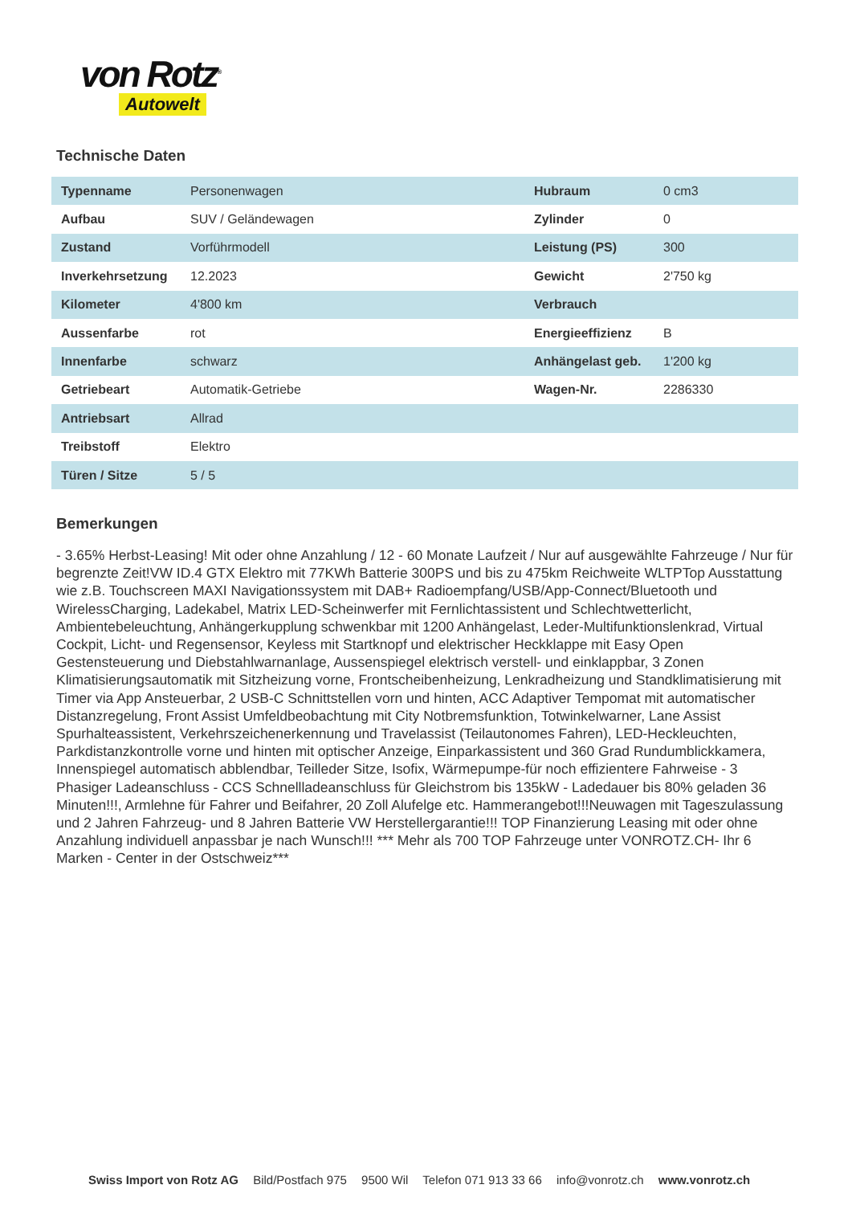von Rotz<sup>®</sup>
Autowelt
Technische Daten
| Typenname | Personenwagen | Hubraum | 0 cm3 |
| Aufbau | SUV / Geländewagen | Zylinder | 0 |
| Zustand | Vorführmodell | Leistung (PS) | 300 |
| Inverkehrsetzung | 12.2023 | Gewicht | 2'750 kg |
| Kilometer | 4'800 km | Verbrauch | |
| Aussenfarbe | rot | Energieeffizienz | B |
| Innenfarbe | schwarz | Anhängelast geb. | 1'200 kg |
| Getriebeart | Automatik-Getriebe | Wagen-Nr. | 2286330 |
| Antriebsart | Allrad | | |
| Treibstoff | Elektro | | |
| Türen / Sitze | 5 / 5 | | |
Bemerkungen
- 3.65% Herbst-Leasing! Mit oder ohne Anzahlung / 12 - 60 Monate Laufzeit / Nur auf ausgewählte Fahrzeuge / Nur für begrenzte Zeit!VW ID.4 GTX Elektro mit 77KWh Batterie 300PS und bis zu 475km Reichweite WLTPTop Ausstattung wie z.B. Touchscreen MAXI Navigationssystem mit DAB+ Radioempfang/USB/App-Connect/Bluetooth und WirelessCharging, Ladekabel, Matrix LED-Scheinwerfer mit Fernlichtassistent und Schlechtwetterlicht, Ambientebeleuchtung, Anhängerkupplung schwenkbar mit 1200 Anhängelast, Leder-Multifunktionslenkrad, Virtual Cockpit, Licht- und Regensensor, Keyless mit Startknopf und elektrischer Heckklappe mit Easy Open Gestensteuerung und Diebstahlwarnanlage, Aussenspiegel elektrisch verstell- und einklappbar, 3 Zonen Klimatisierungsautomatik mit Sitzheizung vorne, Frontscheibenheizung, Lenkradheizung und Standklimatisierung mit Timer via App Ansteuerbar, 2 USB-C Schnittstellen vorn und hinten, ACC Adaptiver Tempomat mit automatischer Distanzregelung, Front Assist Umfeldbeobachtung mit City Notbremsfunktion, Totwinkelwarner, Lane Assist Spurhalteassistent, Verkehrszeichenerkennung und Travelassist (Teilautonomes Fahren), LED-Heckleuchten, Parkdistanzkontrolle vorne und hinten mit optischer Anzeige, Einparkassistent und 360 Grad Rundumblickkamera, Innenspiegel automatisch abblendbar, Teilleder Sitze, Isofix, Wärmepumpe-für noch effizientere Fahrweise - 3 Phasiger Ladeanschluss - CCS Schnellladeanschluss für Gleichstrom bis 135kW - Ladedauer bis 80% geladen 36 Minuten!!!, Armlehne für Fahrer und Beifahrer, 20 Zoll Alufelge etc. Hammerangebot!!!Neuwagen mit Tageszulassung und 2 Jahren Fahrzeug- und 8 Jahren Batterie VW Herstellergarantie!!! TOP Finanzierung Leasing mit oder ohne Anzahlung individuell anpassbar je nach Wunsch!!! *** Mehr als 700 TOP Fahrzeuge unter VONROTZ.CH- Ihr 6 Marken - Center in der Ostschweiz***
Swiss Import von Rotz AG Bild/Postfach 975 9500 Wil Telefon 071 913 33 66 info@vonrotz.ch www.vonrotz.ch